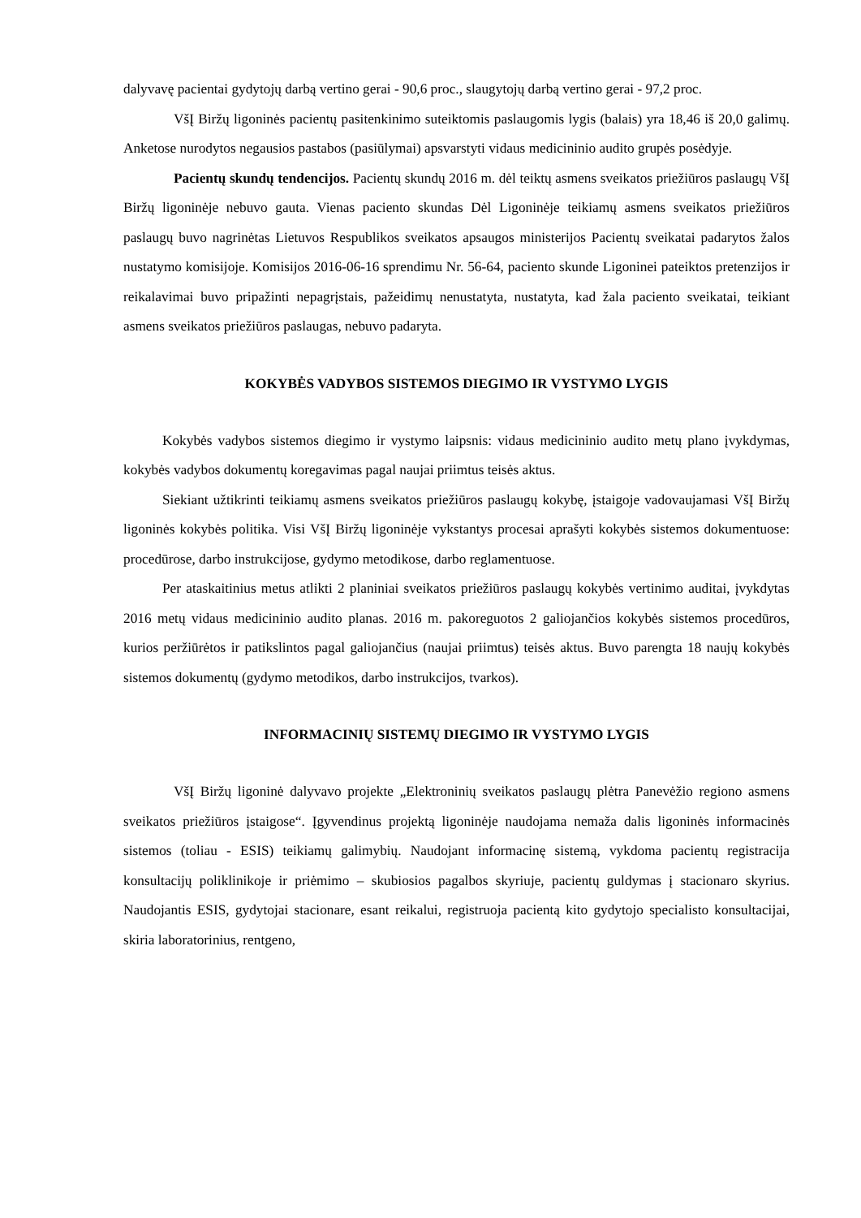dalyvavę pacientai gydytojų darbą vertino gerai - 90,6 proc., slaugytojų darbą vertino gerai - 97,2 proc.
VšĮ Biržų ligoninės pacientų pasitenkinimo suteiktomis paslaugomis lygis (balais) yra 18,46 iš 20,0 galimų. Anketose nurodytos negausios pastabos (pasiūlymai) apsvarstyti vidaus medicininio audito grupės posėdyje.
Pacientų skundų tendencijos. Pacientų skundų 2016 m. dėl teiktų asmens sveikatos priežiūros paslaugų VšĮ Biržų ligoninėje nebuvo gauta. Vienas paciento skundas Dėl Ligoninėje teikiamų asmens sveikatos priežiūros paslaugų buvo nagrinėtas Lietuvos Respublikos sveikatos apsaugos ministerijos Pacientų sveikatai padarytos žalos nustatymo komisijoje. Komisijos 2016-06-16 sprendimu Nr. 56-64, paciento skunde Ligoninei pateiktos pretenzijos ir reikalavimai buvo pripažinti nepagrįstais, pažeidimų nenustatyta, nustatyta, kad žala paciento sveikatai, teikiant asmens sveikatos priežiūros paslaugas, nebuvo padaryta.
KOKYBĖS VADYBOS SISTEMOS DIEGIMO IR VYSTYMO LYGIS
Kokybės vadybos sistemos diegimo ir vystymo laipsnis: vidaus medicininio audito metų plano įvykdymas, kokybės vadybos dokumentų koregavimas pagal naujai priimtus teisės aktus.
Siekiant užtikrinti teikiamų asmens sveikatos priežiūros paslaugų kokybę, įstaigoje vadovaujamasi VšĮ Biržų ligoninės kokybės politika. Visi VšĮ Biržų ligoninėje vykstantys procesai aprašyti kokybės sistemos dokumentuose: procedūrose, darbo instrukcijose, gydymo metodikose, darbo reglamentuose.
Per ataskaitinius metus atlikti 2 planiniai sveikatos priežiūros paslaugų kokybės vertinimo auditai, įvykdytas 2016 metų vidaus medicininio audito planas. 2016 m. pakoreguotos 2 galiojančios kokybės sistemos procedūros, kurios peržiūrėtos ir patikslintos pagal galiojančius (naujai priimtus) teisės aktus. Buvo parengta 18 naujų kokybės sistemos dokumentų (gydymo metodikos, darbo instrukcijos, tvarkos).
INFORMACINIŲ SISTEMŲ DIEGIMO IR VYSTYMO LYGIS
VšĮ Biržų ligoninė dalyvavo projekte „Elektroninių sveikatos paslaugų plėtra Panevėžio regiono asmens sveikatos priežiūros įstaigose“. Įgyvendinus projektą ligoninėje naudojama nemaža dalis ligoninės informacinės sistemos (toliau - ESIS) teikiamų galimybių. Naudojant informacinę sistemą, vykdoma pacientų registracija konsultacijų poliklinikoje ir priėmimo – skubiosios pagalbos skyriuje, pacientų guldymas į stacionaro skyrius. Naudojantis ESIS, gydytojai stacionare, esant reikalui, registruoja pacientą kito gydytojo specialisto konsultacijai, skiria laboratorinius, rentgeno,